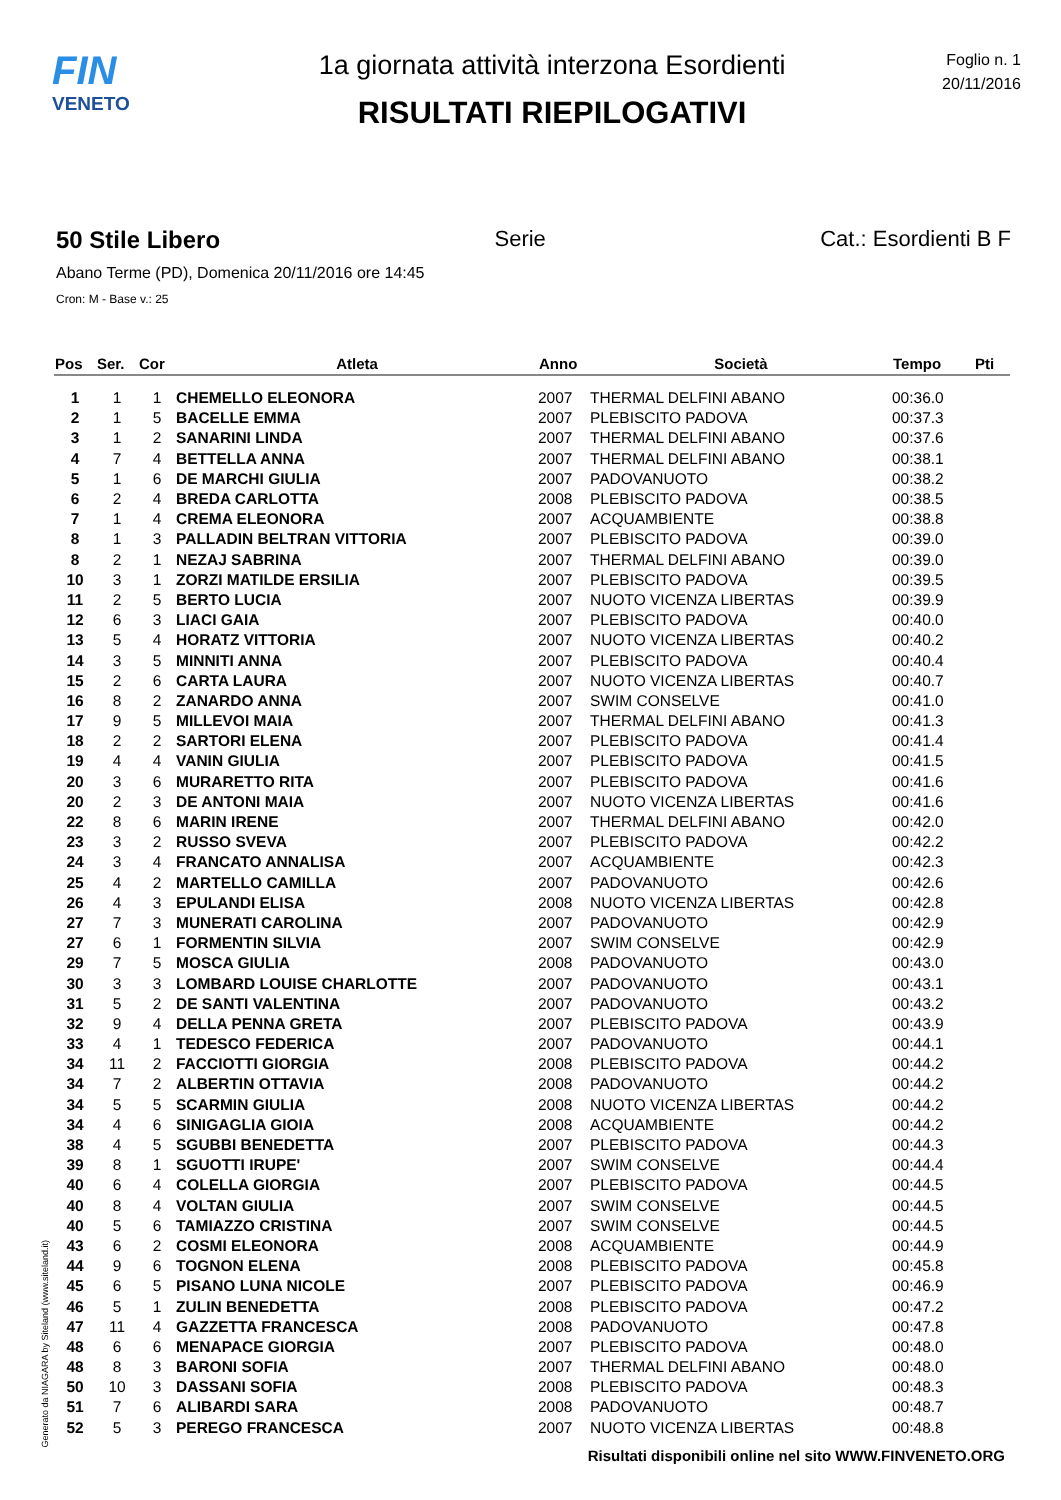FIN
VENETO
1a giornata attività interzona Esordienti
RISULTATI RIEPILOGATIVI
Foglio n. 1
20/11/2016
50 Stile Libero Serie Cat.: Esordienti B F
Abano Terme (PD), Domenica 20/11/2016 ore 14:45
Cron: M - Base v.: 25
| Pos | Ser. | Cor | Atleta | Anno | Società | Tempo | Pti |
| --- | --- | --- | --- | --- | --- | --- | --- |
| 1 | 1 | 1 | CHEMELLO ELEONORA | 2007 | THERMAL DELFINI ABANO | 00:36.0 | |
| 2 | 1 | 5 | BACELLE EMMA | 2007 | PLEBISCITO PADOVA | 00:37.3 | |
| 3 | 1 | 2 | SANARINI LINDA | 2007 | THERMAL DELFINI ABANO | 00:37.6 | |
| 4 | 7 | 4 | BETTELLA ANNA | 2007 | THERMAL DELFINI ABANO | 00:38.1 | |
| 5 | 1 | 6 | DE MARCHI GIULIA | 2007 | PADOVANUOTO | 00:38.2 | |
| 6 | 2 | 4 | BREDA CARLOTTA | 2008 | PLEBISCITO PADOVA | 00:38.5 | |
| 7 | 1 | 4 | CREMA ELEONORA | 2007 | ACQUAMBIENTE | 00:38.8 | |
| 8 | 1 | 3 | PALLADIN BELTRAN VITTORIA | 2007 | PLEBISCITO PADOVA | 00:39.0 | |
| 8 | 2 | 1 | NEZAJ SABRINA | 2007 | THERMAL DELFINI ABANO | 00:39.0 | |
| 10 | 3 | 1 | ZORZI MATILDE ERSILIA | 2007 | PLEBISCITO PADOVA | 00:39.5 | |
| 11 | 2 | 5 | BERTO LUCIA | 2007 | NUOTO VICENZA LIBERTAS | 00:39.9 | |
| 12 | 6 | 3 | LIACI GAIA | 2007 | PLEBISCITO PADOVA | 00:40.0 | |
| 13 | 5 | 4 | HORATZ VITTORIA | 2007 | NUOTO VICENZA LIBERTAS | 00:40.2 | |
| 14 | 3 | 5 | MINNITI ANNA | 2007 | PLEBISCITO PADOVA | 00:40.4 | |
| 15 | 2 | 6 | CARTA LAURA | 2007 | NUOTO VICENZA LIBERTAS | 00:40.7 | |
| 16 | 8 | 2 | ZANARDO ANNA | 2007 | SWIM CONSELVE | 00:41.0 | |
| 17 | 9 | 5 | MILLEVOI MAIA | 2007 | THERMAL DELFINI ABANO | 00:41.3 | |
| 18 | 2 | 2 | SARTORI ELENA | 2007 | PLEBISCITO PADOVA | 00:41.4 | |
| 19 | 4 | 4 | VANIN GIULIA | 2007 | PLEBISCITO PADOVA | 00:41.5 | |
| 20 | 3 | 6 | MURARETTO RITA | 2007 | PLEBISCITO PADOVA | 00:41.6 | |
| 20 | 2 | 3 | DE ANTONI MAIA | 2007 | NUOTO VICENZA LIBERTAS | 00:41.6 | |
| 22 | 8 | 6 | MARIN IRENE | 2007 | THERMAL DELFINI ABANO | 00:42.0 | |
| 23 | 3 | 2 | RUSSO SVEVA | 2007 | PLEBISCITO PADOVA | 00:42.2 | |
| 24 | 3 | 4 | FRANCATO ANNALISA | 2007 | ACQUAMBIENTE | 00:42.3 | |
| 25 | 4 | 2 | MARTELLO CAMILLA | 2007 | PADOVANUOTO | 00:42.6 | |
| 26 | 4 | 3 | EPULANDI ELISA | 2008 | NUOTO VICENZA LIBERTAS | 00:42.8 | |
| 27 | 7 | 3 | MUNERATI CAROLINA | 2007 | PADOVANUOTO | 00:42.9 | |
| 27 | 6 | 1 | FORMENTIN SILVIA | 2007 | SWIM CONSELVE | 00:42.9 | |
| 29 | 7 | 5 | MOSCA GIULIA | 2008 | PADOVANUOTO | 00:43.0 | |
| 30 | 3 | 3 | LOMBARD LOUISE CHARLOTTE | 2007 | PADOVANUOTO | 00:43.1 | |
| 31 | 5 | 2 | DE SANTI VALENTINA | 2007 | PADOVANUOTO | 00:43.2 | |
| 32 | 9 | 4 | DELLA PENNA GRETA | 2007 | PLEBISCITO PADOVA | 00:43.9 | |
| 33 | 4 | 1 | TEDESCO FEDERICA | 2007 | PADOVANUOTO | 00:44.1 | |
| 34 | 11 | 2 | FACCIOTTI GIORGIA | 2008 | PLEBISCITO PADOVA | 00:44.2 | |
| 34 | 7 | 2 | ALBERTIN OTTAVIA | 2008 | PADOVANUOTO | 00:44.2 | |
| 34 | 5 | 5 | SCARMIN GIULIA | 2008 | NUOTO VICENZA LIBERTAS | 00:44.2 | |
| 34 | 4 | 6 | SINIGAGLIA GIOIA | 2008 | ACQUAMBIENTE | 00:44.2 | |
| 38 | 4 | 5 | SGUBBI BENEDETTA | 2007 | PLEBISCITO PADOVA | 00:44.3 | |
| 39 | 8 | 1 | SGUOTTI IRUPE' | 2007 | SWIM CONSELVE | 00:44.4 | |
| 40 | 6 | 4 | COLELLA GIORGIA | 2007 | PLEBISCITO PADOVA | 00:44.5 | |
| 40 | 8 | 4 | VOLTAN GIULIA | 2007 | SWIM CONSELVE | 00:44.5 | |
| 40 | 5 | 6 | TAMIAZZO CRISTINA | 2007 | SWIM CONSELVE | 00:44.5 | |
| 43 | 6 | 2 | COSMI ELEONORA | 2008 | ACQUAMBIENTE | 00:44.9 | |
| 44 | 9 | 6 | TOGNON ELENA | 2008 | PLEBISCITO PADOVA | 00:45.8 | |
| 45 | 6 | 5 | PISANO LUNA NICOLE | 2007 | PLEBISCITO PADOVA | 00:46.9 | |
| 46 | 5 | 1 | ZULIN BENEDETTA | 2008 | PLEBISCITO PADOVA | 00:47.2 | |
| 47 | 11 | 4 | GAZZETTA FRANCESCA | 2008 | PADOVANUOTO | 00:47.8 | |
| 48 | 6 | 6 | MENAPACE GIORGIA | 2007 | PLEBISCITO PADOVA | 00:48.0 | |
| 48 | 8 | 3 | BARONI SOFIA | 2007 | THERMAL DELFINI ABANO | 00:48.0 | |
| 50 | 10 | 3 | DASSANI SOFIA | 2008 | PLEBISCITO PADOVA | 00:48.3 | |
| 51 | 7 | 6 | ALIBARDI SARA | 2008 | PADOVANUOTO | 00:48.7 | |
| 52 | 5 | 3 | PEREGO FRANCESCA | 2007 | NUOTO VICENZA LIBERTAS | 00:48.8 | |
Generato da NIAGARA by Siteland (www.siteland.it)
Risultati disponibili online nel sito WWW.FINVENETO.ORG